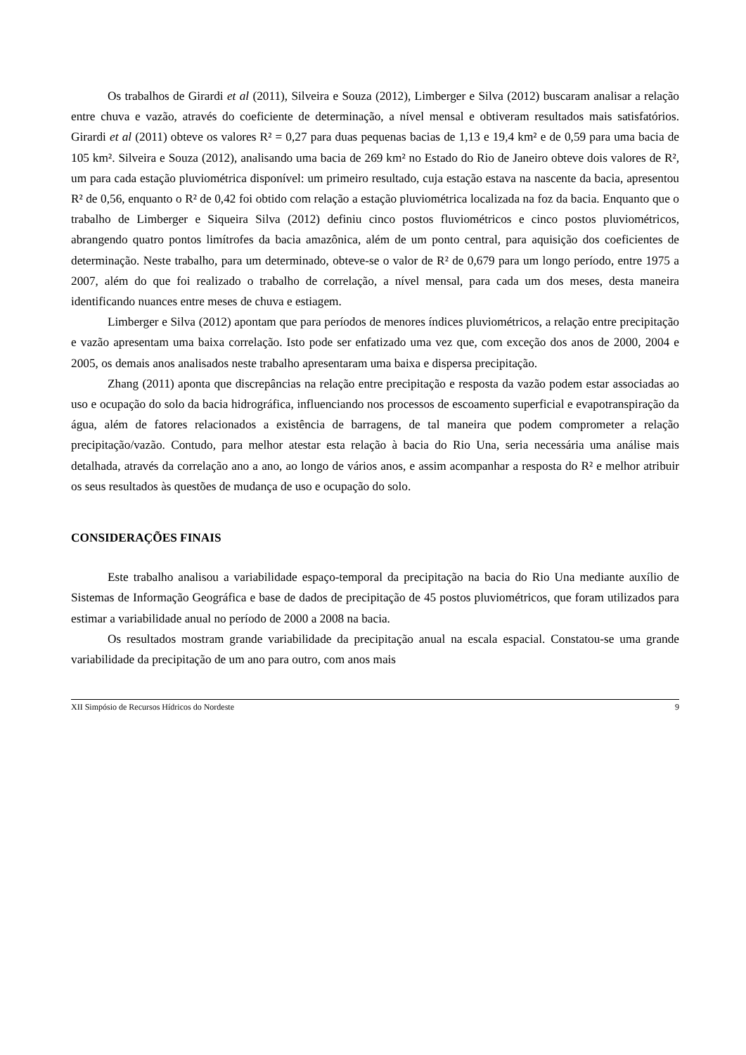Os trabalhos de Girardi et al (2011), Silveira e Souza (2012), Limberger e Silva (2012) buscaram analisar a relação entre chuva e vazão, através do coeficiente de determinação, a nível mensal e obtiveram resultados mais satisfatórios. Girardi et al (2011) obteve os valores R² = 0,27 para duas pequenas bacias de 1,13 e 19,4 km² e de 0,59 para uma bacia de 105 km². Silveira e Souza (2012), analisando uma bacia de 269 km² no Estado do Rio de Janeiro obteve dois valores de R², um para cada estação pluviométrica disponível: um primeiro resultado, cuja estação estava na nascente da bacia, apresentou R² de 0,56, enquanto o R² de 0,42 foi obtido com relação a estação pluviométrica localizada na foz da bacia. Enquanto que o trabalho de Limberger e Siqueira Silva (2012) definiu cinco postos fluviométricos e cinco postos pluviométricos, abrangendo quatro pontos limítrofes da bacia amazônica, além de um ponto central, para aquisição dos coeficientes de determinação. Neste trabalho, para um determinado, obteve-se o valor de R² de 0,679 para um longo período, entre 1975 a 2007, além do que foi realizado o trabalho de correlação, a nível mensal, para cada um dos meses, desta maneira identificando nuances entre meses de chuva e estiagem.
Limberger e Silva (2012) apontam que para períodos de menores índices pluviométricos, a relação entre precipitação e vazão apresentam uma baixa correlação. Isto pode ser enfatizado uma vez que, com exceção dos anos de 2000, 2004 e 2005, os demais anos analisados neste trabalho apresentaram uma baixa e dispersa precipitação.
Zhang (2011) aponta que discrepâncias na relação entre precipitação e resposta da vazão podem estar associadas ao uso e ocupação do solo da bacia hidrográfica, influenciando nos processos de escoamento superficial e evapotranspiração da água, além de fatores relacionados a existência de barragens, de tal maneira que podem comprometer a relação precipitação/vazão. Contudo, para melhor atestar esta relação à bacia do Rio Una, seria necessária uma análise mais detalhada, através da correlação ano a ano, ao longo de vários anos, e assim acompanhar a resposta do R² e melhor atribuir os seus resultados às questões de mudança de uso e ocupação do solo.
CONSIDERAÇÕES FINAIS
Este trabalho analisou a variabilidade espaço-temporal da precipitação na bacia do Rio Una mediante auxílio de Sistemas de Informação Geográfica e base de dados de precipitação de 45 postos pluviométricos, que foram utilizados para estimar a variabilidade anual no período de 2000 a 2008 na bacia.
Os resultados mostram grande variabilidade da precipitação anual na escala espacial. Constatou-se uma grande variabilidade da precipitação de um ano para outro, com anos mais
XII Simpósio de Recursos Hídricos do Nordeste 9